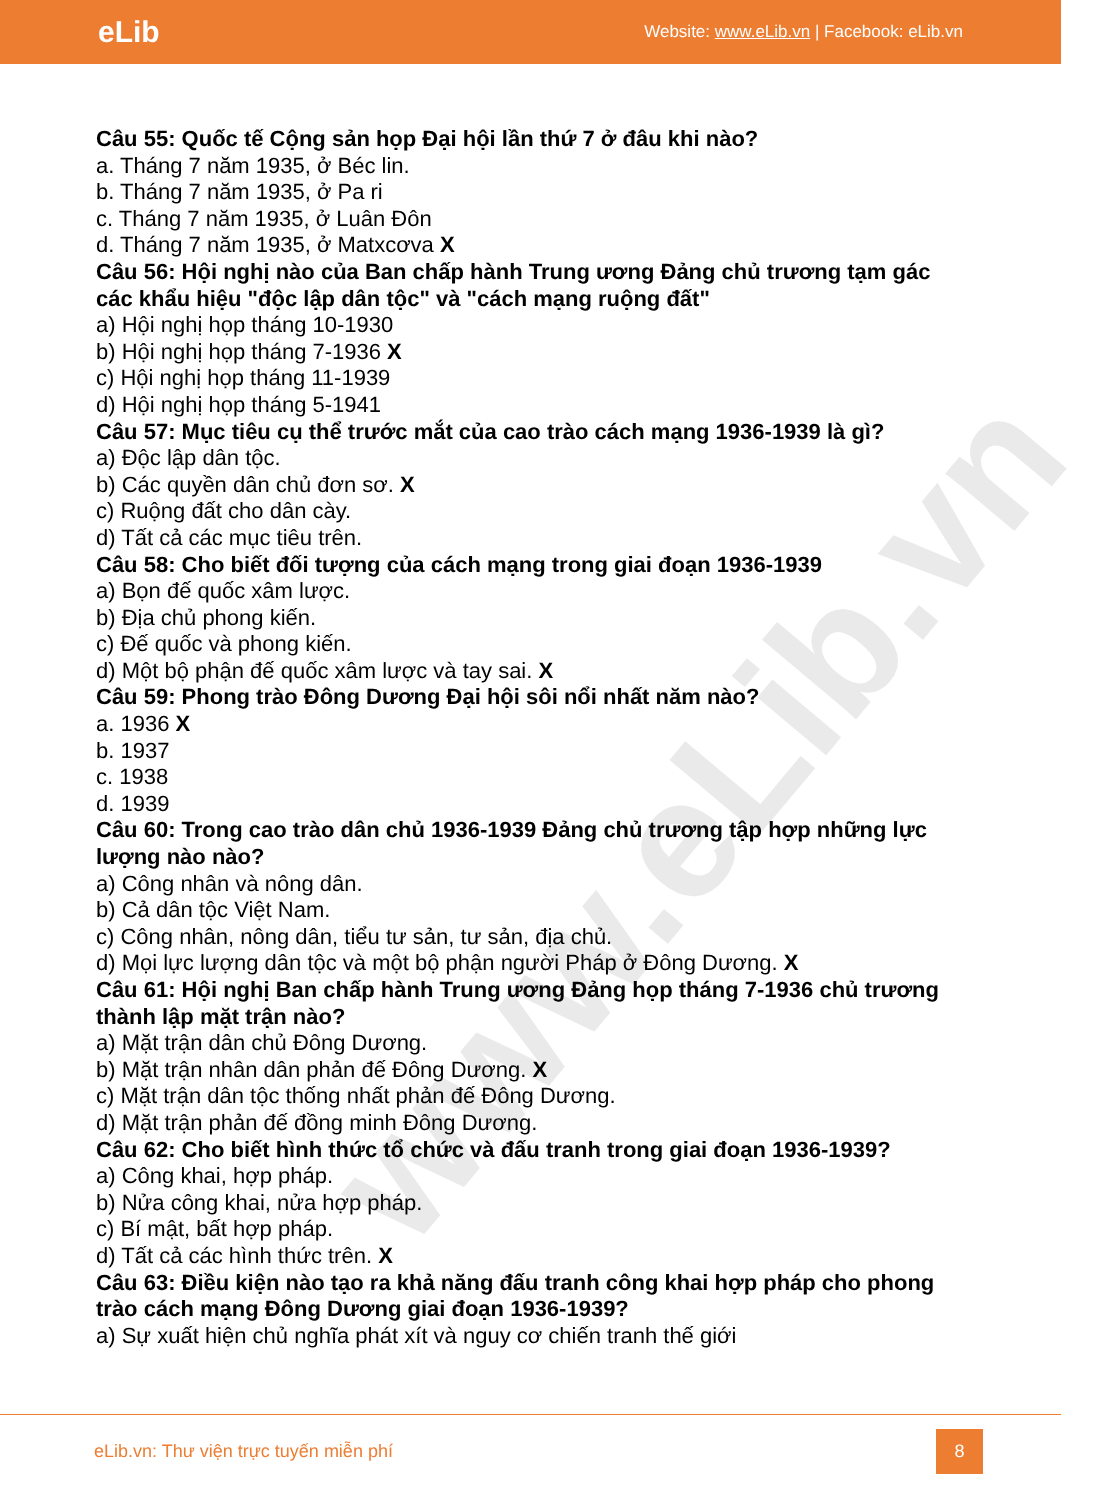www.eLib.vn
eLib Website: www.eLib.vn | Facebook: eLib.vn
Câu 55: Quốc tế Cộng sản họp Đại hội lần thứ 7 ở đâu khi nào?
a. Tháng 7 năm 1935, ở Béc lin.
b. Tháng 7 năm 1935, ở Pa ri
c. Tháng 7 năm 1935, ở Luân Đôn
d. Tháng 7 năm 1935, ở Matxcơva X
Câu 56: Hội nghị nào của Ban chấp hành Trung ương Đảng chủ trương tạm gác các khẩu hiệu "độc lập dân tộc" và "cách mạng ruộng đất"
a) Hội nghị họp tháng 10-1930
b) Hội nghị họp tháng 7-1936 X
c) Hội nghị họp tháng 11-1939
d) Hội nghị họp tháng 5-1941
Câu 57: Mục tiêu cụ thể trước mắt của cao trào cách mạng 1936-1939 là gì?
a) Độc lập dân tộc.
b) Các quyền dân chủ đơn sơ. X
c) Ruộng đất cho dân cày.
d) Tất cả các mục tiêu trên.
Câu 58: Cho biết đối tượng của cách mạng trong giai đoạn 1936-1939
a) Bọn đế quốc xâm lược.
b) Địa chủ phong kiến.
c) Đế quốc và phong kiến.
d) Một bộ phận đế quốc xâm lược và tay sai. X
Câu 59: Phong trào Đông Dương Đại hội sôi nổi nhất năm nào?
a. 1936 X
b. 1937
c. 1938
d. 1939
Câu 60: Trong cao trào dân chủ 1936-1939 Đảng chủ trương tập hợp những lực lượng nào nào?
a) Công nhân và nông dân.
b) Cả dân tộc Việt Nam.
c) Công nhân, nông dân, tiểu tư sản, tư sản, địa chủ.
d) Mọi lực lượng dân tộc và một bộ phận người Pháp ở Đông Dương. X
Câu 61: Hội nghị Ban chấp hành Trung ương Đảng họp tháng 7-1936 chủ trương thành lập mặt trận nào?
a) Mặt trận dân chủ Đông Dương.
b) Mặt trận nhân dân phản đế Đông Dương. X
c) Mặt trận dân tộc thống nhất phản đế Đông Dương.
d) Mặt trận phản đế đồng minh Đông Dương.
Câu 62: Cho biết hình thức tổ chức và đấu tranh trong giai đoạn 1936-1939?
a) Công khai, hợp pháp.
b) Nửa công khai, nửa hợp pháp.
c) Bí mật, bất hợp pháp.
d) Tất cả các hình thức trên. X
Câu 63: Điều kiện nào tạo ra khả năng đấu tranh công khai hợp pháp cho phong trào cách mạng Đông Dương giai đoạn 1936-1939?
a) Sự xuất hiện chủ nghĩa phát xít và nguy cơ chiến tranh thế giới
eLib.vn: Thư viện trực tuyến miễn phí 8